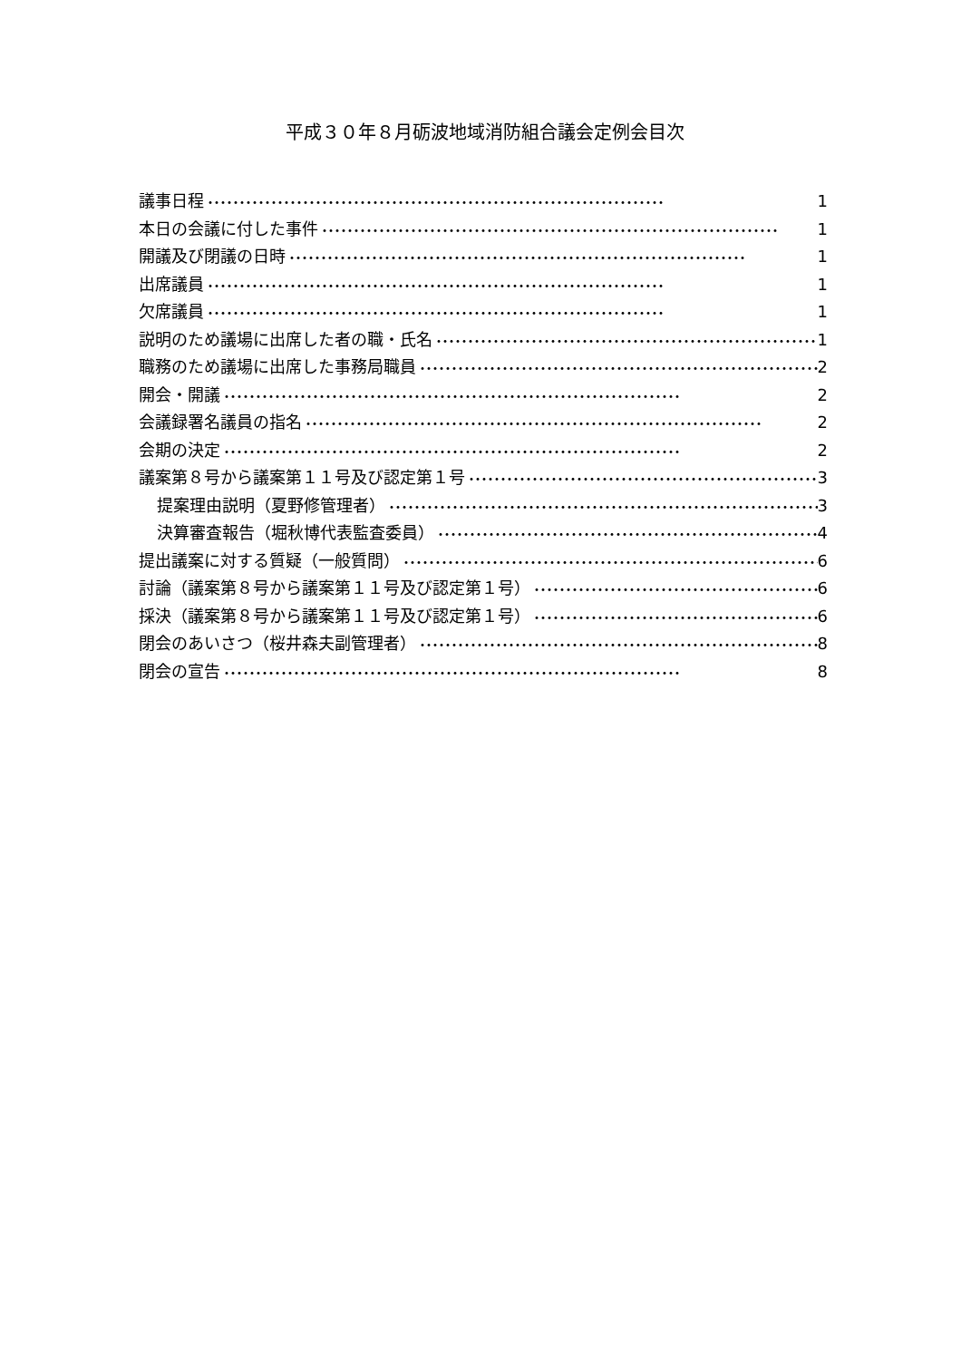平成３０年８月砺波地域消防組合議会定例会目次
議事日程 1
本日の会議に付した事件 1
開議及び閉議の日時 1
出席議員 1
欠席議員 1
説明のため議場に出席した者の職・氏名 1
職務のため議場に出席した事務局職員 2
開会・開議 2
会議録署名議員の指名 2
会期の決定 2
議案第８号から議案第１１号及び認定第１号 3
提案理由説明（夏野修管理者） 3
決算審査報告（堀秋博代表監査委員） 4
提出議案に対する質疑（一般質問） 6
討論（議案第８号から議案第１１号及び認定第１号） 6
採決（議案第８号から議案第１１号及び認定第１号） 6
閉会のあいさつ（桜井森夫副管理者） 8
閉会の宣告 8